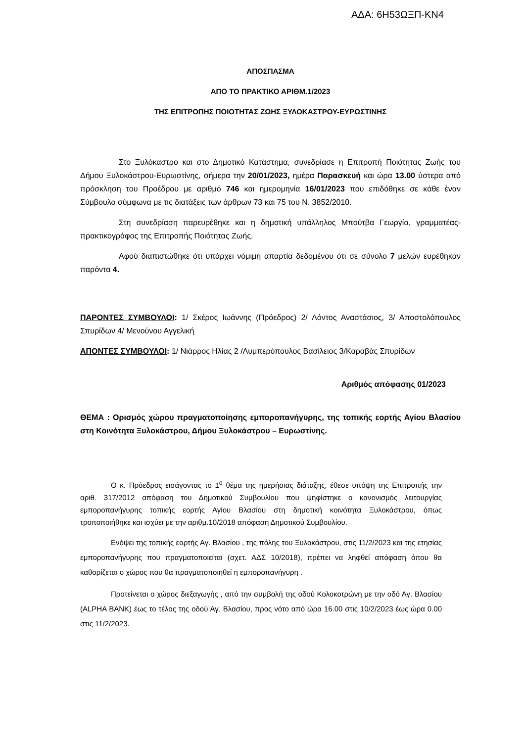ΑΔΑ: 6Η53ΩΞΠ-ΚΝ4
ΑΠΟΣΠΑΣΜΑ
ΑΠΟ ΤΟ ΠΡΑΚΤΙΚΟ ΑΡΙΘΜ.1/2023
ΤΗΣ ΕΠΙΤΡΟΠΗΣ ΠΟΙΟΤΗΤΑΣ ΖΩΗΣ ΞΥΛΟΚΑΣΤΡΟΥ-ΕΥΡΩΣΤΙΝΗΣ
Στο Ξυλόκαστρο και στο Δημοτικό Κατάστημα, συνεδρίασε η Επιτροπή Ποιότητας Ζωής του Δήμου Ξυλοκάστρου-Ευρωστίνης, σήμερα την 20/01/2023, ημέρα Παρασκευή και ώρα 13.00 ύστερα από πρόσκληση του Προέδρου με αριθμό 746 και ημερομηνία 16/01/2023 που επιδόθηκε σε κάθε έναν Σύμβουλο σύμφωνα με τις διατάξεις των άρθρων 73 και 75 του Ν. 3852/2010.
Στη συνεδρίαση παρευρέθηκε και η δημοτική υπάλληλος Μπούτβα Γεωργία, γραμματέας-πρακτικογράφος της Επιτροπής Ποιότητας Ζωής.
Αφού διαπιστώθηκε ότι υπάρχει νόμιμη απαρτία δεδομένου ότι σε σύνολο 7 μελών ευρέθηκαν παρόντα 4.
ΠΑΡΟΝΤΕΣ ΣΥΜΒΟΥΛΟΙ: 1/ Σκέρος Ιωάννης (Πρόεδρος) 2/ Λόντος Αναστάσιος, 3/ Αποστολόπουλος Σπυρίδων 4/ Μενούνου Αγγελική
ΑΠΟΝΤΕΣ ΣΥΜΒΟΥΛΟΙ: 1/ Νιάρρος Ηλίας 2 /Λυμπερόπουλος Βασίλειος 3/Καραβάς Σπυρίδων
Αριθμός απόφασης 01/2023
ΘΕΜΑ : Ορισμός χώρου πραγματοποίησης εμποροπανήγυρης, της τοπικής εορτής Αγίου Βλασίου στη Κοινότητα Ξυλοκάστρου, Δήμου Ξυλοκάστρου – Ευρωστίνης.
Ο κ. Πρόεδρος εισάγοντας το 1<sup>ο</sup> θέμα της ημερήσιας διάταξης, έθεσε υπόψη της Επιτροπής την αριθ. 317/2012 απόφαση του Δημοτικού Συμβουλίου που ψηφίστηκε ο κανονισμός λειτουργίας εμποροπανήγυρης τοπικής εορτής Αγίου Βλασίου στη δημοτική κοινότητα Ξυλοκάστρου, όπως τροποποιήθηκε και ισχύει με την αριθμ.10/2018 απόφαση Δημοτικού Συμβουλίου.
Ενόψει της τοπικής εορτής Αγ. Βλασίου , της πόλης του Ξυλοκάστρου, στις 11/2/2023 και της ετησίας εμποροπανήγυρης που πραγματοποιείται (σχετ. ΑΔΣ 10/2018), πρέπει να ληφθεί απόφαση όπου θα καθορίζεται ο χώρος που θα πραγματοποιηθεί η εμποροπανήγυρη .
Προτείνεται ο χώρος διεξαγωγής , από την συμβολή της οδού Κολοκοτρώνη με την οδό Αγ. Βλασίου (ALPHA BANK) έως το τέλος της οδού Αγ. Βλασίου, προς νότο από ώρα 16.00 στις 10/2/2023 έως ώρα 0.00 στις 11/2/2023.